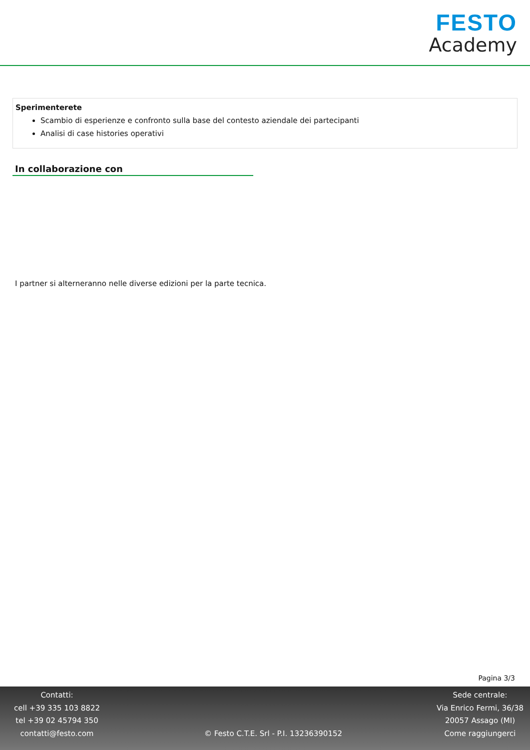FESTO
Academy
Sperimenterete
Scambio di esperienze e confronto sulla base del contesto aziendale dei partecipanti
Analisi di case histories operativi
In collaborazione con
I partner si alterneranno nelle diverse edizioni per la parte tecnica.
Pagina 3/3
Contatti:
cell +39 335 103 8822
tel +39 02 45794 350
contatti@festo.com
© Festo C.T.E. Srl - P.I. 13236390152
Sede centrale:
Via Enrico Fermi, 36/38
20057 Assago (MI)
Come raggiungerci